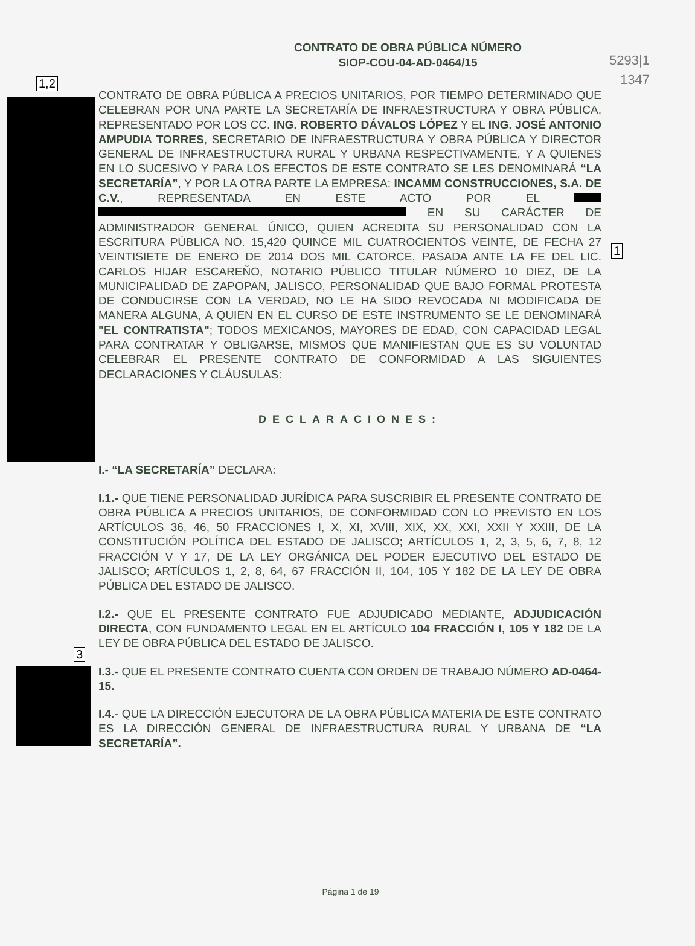5293|1
1347
1,2
1
3
CONTRATO DE OBRA PÚBLICA NÚMERO
SIOP-COU-04-AD-0464/15
CONTRATO DE OBRA PÚBLICA A PRECIOS UNITARIOS, POR TIEMPO DETERMINADO QUE CELEBRAN POR UNA PARTE LA SECRETARÍA DE INFRAESTRUCTURA Y OBRA PÚBLICA, REPRESENTADO POR LOS CC. ING. ROBERTO DÁVALOS LÓPEZ Y EL ING. JOSÉ ANTONIO AMPUDIA TORRES, SECRETARIO DE INFRAESTRUCTURA Y OBRA PÚBLICA Y DIRECTOR GENERAL DE INFRAESTRUCTURA RURAL Y URBANA RESPECTIVAMENTE, Y A QUIENES EN LO SUCESIVO Y PARA LOS EFECTOS DE ESTE CONTRATO SE LES DENOMINARÁ “LA SECRETARÍA”, Y POR LA OTRA PARTE LA EMPRESA: INCAMM CONSTRUCCIONES, S.A. DE C.V., REPRESENTADA EN ESTE ACTO POR EL EN SU CARÁCTER DE ADMINISTRADOR GENERAL ÚNICO, QUIEN ACREDITA SU PERSONALIDAD CON LA ESCRITURA PÚBLICA NO. 15,420 QUINCE MIL CUATROCIENTOS VEINTE, DE FECHA 27 VEINTISIETE DE ENERO DE 2014 DOS MIL CATORCE, PASADA ANTE LA FE DEL LIC. CARLOS HIJAR ESCAREÑO, NOTARIO PÚBLICO TITULAR NÚMERO 10 DIEZ, DE LA MUNICIPALIDAD DE ZAPOPAN, JALISCO, PERSONALIDAD QUE BAJO FORMAL PROTESTA DE CONDUCIRSE CON LA VERDAD, NO LE HA SIDO REVOCADA NI MODIFICADA DE MANERA ALGUNA, A QUIEN EN EL CURSO DE ESTE INSTRUMENTO SE LE DENOMINARÁ "EL CONTRATISTA"; TODOS MEXICANOS, MAYORES DE EDAD, CON CAPACIDAD LEGAL PARA CONTRATAR Y OBLIGARSE, MISMOS QUE MANIFIESTAN QUE ES SU VOLUNTAD CELEBRAR EL PRESENTE CONTRATO DE CONFORMIDAD A LAS SIGUIENTES DECLARACIONES Y CLÁUSULAS:
DECLARACIONES:
I.- “LA SECRETARÍA” DECLARA:
I.1.- QUE TIENE PERSONALIDAD JURÍDICA PARA SUSCRIBIR EL PRESENTE CONTRATO DE OBRA PÚBLICA A PRECIOS UNITARIOS, DE CONFORMIDAD CON LO PREVISTO EN LOS ARTÍCULOS 36, 46, 50 FRACCIONES I, X, XI, XVIII, XIX, XX, XXI, XXII Y XXIII, DE LA CONSTITUCIÓN POLÍTICA DEL ESTADO DE JALISCO; ARTÍCULOS 1, 2, 3, 5, 6, 7, 8, 12 FRACCIÓN V Y 17, DE LA LEY ORGÁNICA DEL PODER EJECUTIVO DEL ESTADO DE JALISCO; ARTÍCULOS 1, 2, 8, 64, 67 FRACCIÓN II, 104, 105 Y 182 DE LA LEY DE OBRA PÚBLICA DEL ESTADO DE JALISCO.
I.2.- QUE EL PRESENTE CONTRATO FUE ADJUDICADO MEDIANTE, ADJUDICACIÓN DIRECTA, CON FUNDAMENTO LEGAL EN EL ARTÍCULO 104 FRACCIÓN I, 105 Y 182 DE LA LEY DE OBRA PÚBLICA DEL ESTADO DE JALISCO.
I.3.- QUE EL PRESENTE CONTRATO CUENTA CON ORDEN DE TRABAJO NÚMERO AD-0464-15.
I.4.- QUE LA DIRECCIÓN EJECUTORA DE LA OBRA PÚBLICA MATERIA DE ESTE CONTRATO ES LA DIRECCIÓN GENERAL DE INFRAESTRUCTURA RURAL Y URBANA DE “LA SECRETARÍA”.
Página 1 de 19